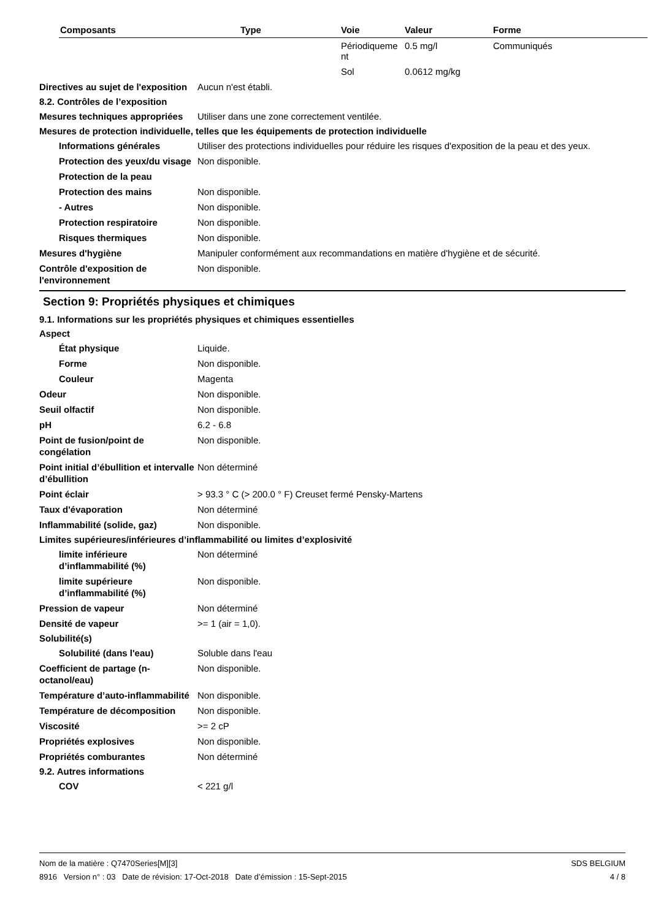| Composants | Type | Voie | Valeur | Forme |
| --- | --- | --- | --- | --- |
| | | Périodiqueme nt | 0.5 mg/l | Communiqués |
| | | Sol | 0.0612 mg/kg | |
Directives au sujet de l'exposition
Aucun n'est établi.
8.2. Contrôles de l’exposition
Mesures techniques appropriées
Utiliser dans une zone correctement ventilée.
Mesures de protection individuelle, telles que les équipements de protection individuelle
Informations générales Utiliser des protections individuelles pour réduire les risques d'exposition de la peau et des yeux.
Protection des yeux/du visage
Non disponible.
Protection de la peau
Protection des mains Non disponible.
- Autres Non disponible.
Protection respiratoire Non disponible.
Risques thermiques Non disponible.
Mesures d'hygiène Manipuler conformément aux recommandations en matière d'hygiène et de sécurité.
Contrôle d'exposition de l'environnement
Non disponible.
Section 9: Propriétés physiques et chimiques
9.1. Informations sur les propriétés physiques et chimiques essentielles
Aspect
État physique Liquide.
Forme Non disponible.
Couleur Magenta
Odeur Non disponible.
Seuil olfactif Non disponible.
pH 6.2 - 6.8
Point de fusion/point de congélation
Non disponible.
Point initial d’ébullition et intervalle d’ébullition
Non déterminé
Point éclair > 93.3 ° C (> 200.0 ° F) Creuset fermé Pensky-Martens
Taux d'évaporation Non déterminé
Inflammabilité (solide, gaz) Non disponible.
Limites supérieures/inférieures d’inflammabilité ou limites d’explosivité
limite inférieure d’inflammabilité (%)
Non déterminé
limite supérieure d’inflammabilité (%)
Non disponible.
Pression de vapeur Non déterminé
Densité de vapeur >= 1 (air = 1,0).
Solubilité(s)
Solubilité (dans l'eau) Soluble dans l'eau
Coefficient de partage (n-octanol/eau)
Non disponible.
Température d’auto-inflammabilité
Non disponible.
Température de décomposition Non disponible.
Viscosité >= 2 cP
Propriétés explosives Non disponible.
Propriétés comburantes Non déterminé
9.2. Autres informations
COV < 221 g/l
Nom de la matière : Q7470Series[M][3]
8916 Version n° : 03 Date de révision: 17-Oct-2018 Date d’émission : 15-Sept-2015
SDS BELGIUM
4 / 8